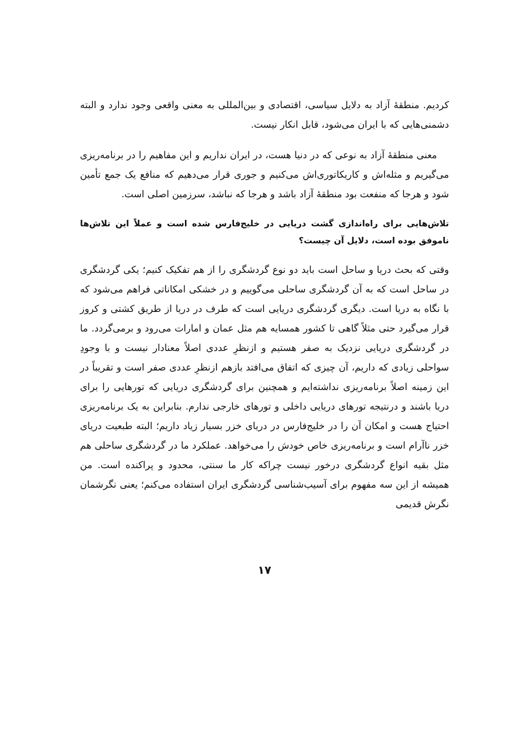کردیم. منطقهٔ آزاد به دلایل سیاسی، اقتصادی و بین‌المللی به معنی واقعی وجود ندارد و البته دشمنی‌هایی که با ایران می‌شود، قابل انکار نیست.
معنی منطقهٔ آزاد به نوعی که در دنیا هست، در ایران نداریم و این مفاهیم را در برنامه‌ریزی می‌گیریم و مثله‌اش و کاریکاتوری‌اش می‌کنیم و جوری قرار می‌دهیم که منافع یک جمع تأمین شود و هرجا که منفعت بود منطقهٔ آزاد باشد و هرجا که نباشد، سرزمین اصلی است.
تلاش‌هایی برای راه‌اندازی گشت دریایی در خلیج‌فارس شده است و عملاً این تلاش‌ها ناموفق بوده است، دلایل آن چیست؟
وقتی که بحث دریا و ساحل است باید دو نوع گردشگری را از هم تفکیک کنیم؛ یکی گردشگری در ساحل است که به آن گردشگری ساحلی می‌گوییم و در خشکی امکاناتی فراهم می‌شود که با نگاه به دریا است. دیگری گردشگری دریایی است که طرف در دریا از طریق کشتی و کروز قرار می‌گیرد حتی مثلاً گاهی تا کشور همسایه هم مثل عمان و امارات می‌رود و برمی‌گردد. ما در گردشگری دریایی نزدیک به صفر هستیم و ازنظرِ عددی اصلاً معنادار نیست و با وجودِ سواحلی زیادی که داریم، آن چیزی که اتفاق می‌افتد بازهم ازنظرِ عددی صفر است و تقریباً در این زمینه اصلاً برنامه‌ریزی نداشته‌ایم و همچنین برای گردشگری دریایی که تورهایی را برای دریا باشند و درنتیجه تورهای دریایی داخلی و تورهای خارجی ندارم. بنابراین به یک برنامه‌ریزی احتیاج هست و امکان آن را در خلیج‌فارس در دریای خزر بسیار زیاد داریم؛ البته طبعیت دریای خزر ناآرام است و برنامه‌ریزی خاص خودش را می‌خواهد. عملکرد ما در گردشگری ساحلی هم مثل بقیه انواع گردشگری درخور نیست چراکه کار ما سنتی، محدود و پراکنده است. من همیشه از این سه مفهوم برای آسیب‌شناسی گردشگری ایران استفاده می‌کنم؛ یعنی نگرشمان نگرش قدیمی
۱۷